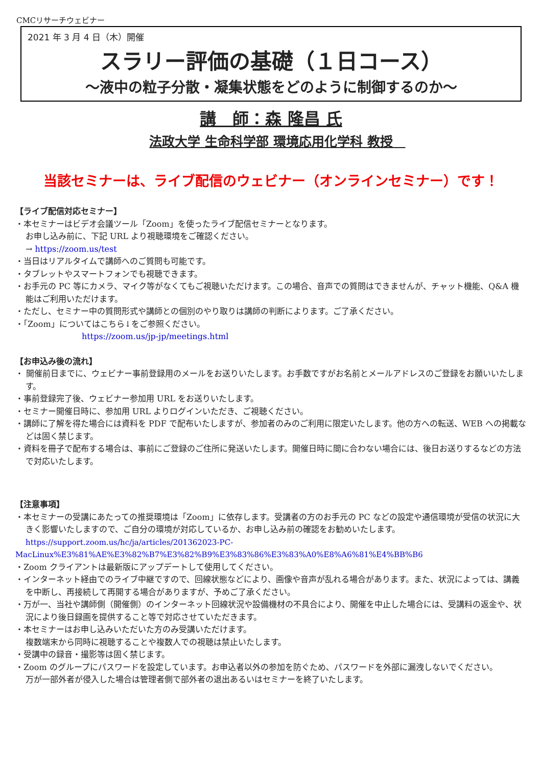CMCリサーチウェビナー
2021 年 3 月 4 日（木）開催
スラリー評価の基礎（１日コース）
～液中の粒子分散・凝集状態をどのように制御するのか～
講　師：森 隆昌 氏
法政大学 生命科学部 環境応用化学科 教授　
当該セミナーは、ライブ配信のウェビナー（オンラインセミナー）です！
【ライブ配信対応セミナー】
・本セミナーはビデオ会議ツール「Zoom」を使ったライブ配信セミナーとなります。
お申し込み前に、下記 URL より視聴環境をご確認ください。
→ https://zoom.us/test
・当日はリアルタイムで講師へのご質問も可能です。
・タブレットやスマートフォンでも視聴できます。
・お手元の PC 等にカメラ、マイク等がなくてもご視聴いただけます。この場合、音声での質問はできませんが、チャット機能、Q&A 機能はご利用いただけます。
・ただし、セミナー中の質問形式や講師との個別のやり取りは講師の判断によります。ご了承ください。
・「Zoom」についてはこちら↓をご参照ください。
https://zoom.us/jp-jp/meetings.html
【お申込み後の流れ】
・ 開催前日までに、ウェビナー事前登録用のメールをお送りいたします。お手数ですがお名前とメールアドレスのご登録をお願いいたします。
・事前登録完了後、ウェビナー参加用 URL をお送りいたします。
・セミナー開催日時に、参加用 URL よりログインいただき、ご視聴ください。
・講師に了解を得た場合には資料を PDF で配布いたしますが、参加者のみのご利用に限定いたします。他の方への転送、WEB への掲載などは固く禁じます。
・資料を冊子で配布する場合は、事前にご登録のご住所に発送いたします。開催日時に間に合わない場合には、後日お送りするなどの方法で対応いたします。
【注意事項】
・本セミナーの受講にあたっての推奨環境は「Zoom」に依存します。受講者の方のお手元の PC などの設定や通信環境が受信の状況に大きく影響いたしますので、ご自分の環境が対応しているか、お申し込み前の確認をお勧めいたします。
https://support.zoom.us/hc/ja/articles/201362023-PC-
MacLinux%E3%81%AE%E3%82%B7%E3%82%B9%E3%83%86%E3%83%A0%E8%A6%81%E4%BB%B6
・Zoom クライアントは最新版にアップデートして使用してください。
・インターネット経由でのライブ中継ですので、回線状態などにより、画像や音声が乱れる場合があります。また、状況によっては、講義を中断し、再接続して再開する場合がありますが、予めご了承ください。
・万が一、当社や講師側（開催側）のインターネット回線状況や設備機材の不具合により、開催を中止した場合には、受講料の返金や、状況により後日録画を提供すること等で対応させていただきます。
・本セミナーはお申し込みいただいた方のみ受講いただけます。
複数端末から同時に視聴することや複数人での視聴は禁止いたします。
・受講中の録音・撮影等は固く禁じます。
・Zoom のグループにパスワードを設定しています。お申込者以外の参加を防ぐため、パスワードを外部に漏洩しないでください。
万が一部外者が侵入した場合は管理者側で部外者の退出あるいはセミナーを終了いたします。